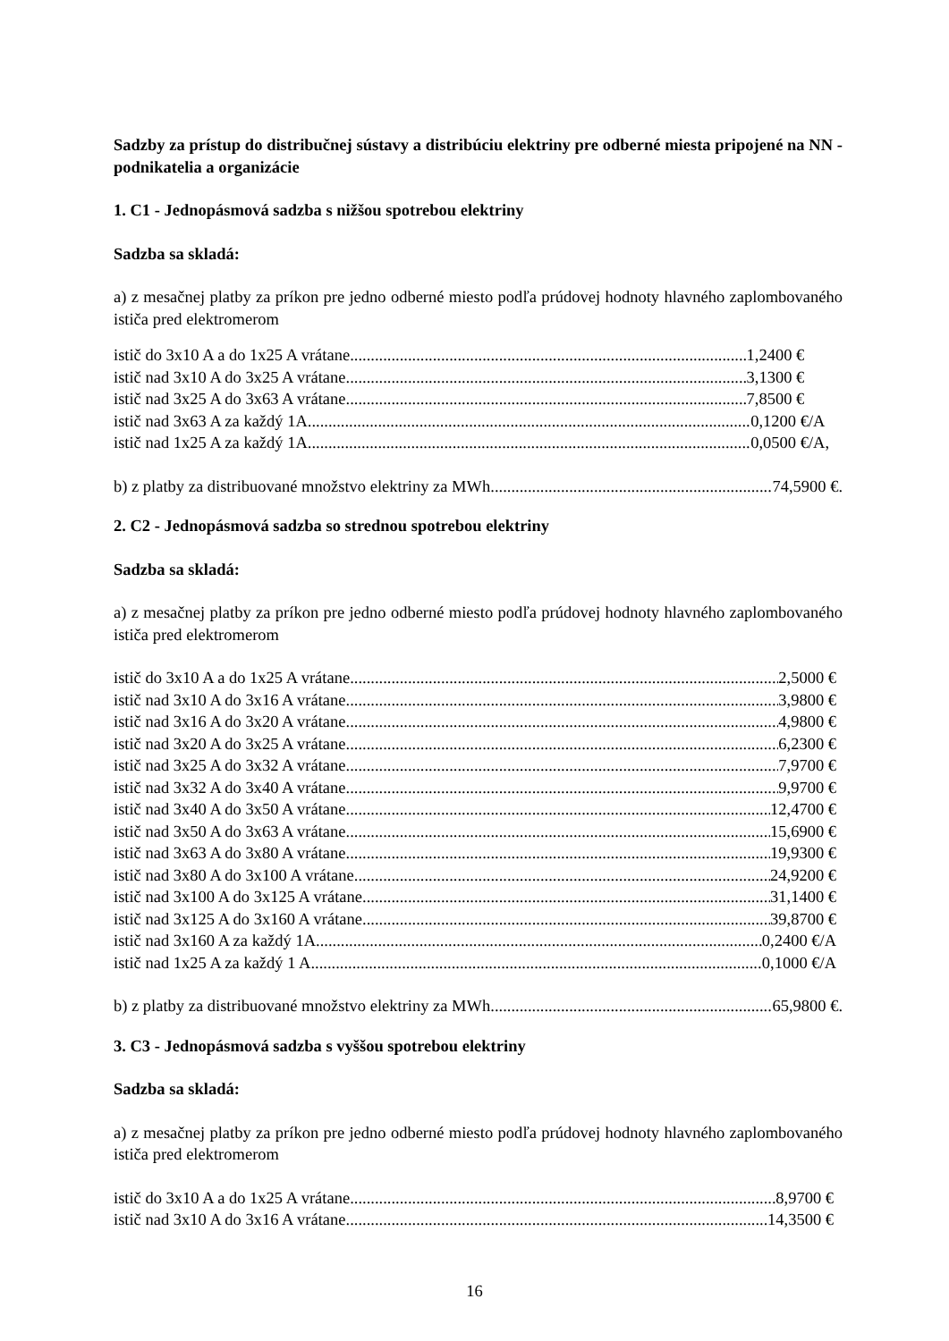Sadzby za prístup do distribučnej sústavy a distribúciu elektriny pre odberné miesta pripojené na NN - podnikatelia a organizácie
1. C1 - Jednopásmová sadzba s nižšou spotrebou elektriny
Sadzba sa skladá:
a) z mesačnej platby za príkon pre jedno odberné miesto podľa prúdovej hodnoty hlavného zaplombovaného ističa pred elektromerom
istič do 3x10 A a do 1x25 A vrátane 1,2400 €
istič nad 3x10 A do 3x25 A vrátane 3,1300 €
istič nad 3x25 A do 3x63 A vrátane 7,8500 €
istič nad 3x63 A za každý 1A 0,1200 €/A
istič nad 1x25 A za každý 1A 0,0500 €/A,
b) z platby za distribuované množstvo elektriny za MWh 74,5900 €.
2. C2 - Jednopásmová sadzba so strednou spotrebou elektriny
Sadzba sa skladá:
a) z mesačnej platby za príkon pre jedno odberné miesto podľa prúdovej hodnoty hlavného zaplombovaného ističa pred elektromerom
istič do 3x10 A a do 1x25 A vrátane 2,5000 €
istič nad 3x10 A do 3x16 A vrátane 3,9800 €
istič nad 3x16 A do 3x20 A vrátane 4,9800 €
istič nad 3x20 A do 3x25 A vrátane 6,2300 €
istič nad 3x25 A do 3x32 A vrátane 7,9700 €
istič nad 3x32 A do 3x40 A vrátane 9,9700 €
istič nad 3x40 A do 3x50 A vrátane 12,4700 €
istič nad 3x50 A do 3x63 A vrátane 15,6900 €
istič nad 3x63 A do 3x80 A vrátane 19,9300 €
istič nad 3x80 A do 3x100 A vrátane 24,9200 €
istič nad 3x100 A do 3x125 A vrátane 31,1400 €
istič nad 3x125 A do 3x160 A vrátane 39,8700 €
istič nad 3x160 A za každý 1A 0,2400 €/A
istič nad 1x25 A za každý 1 A 0,1000 €/A
b) z platby za distribuované množstvo elektriny za MWh 65,9800 €.
3. C3 - Jednopásmová sadzba s vyššou spotrebou elektriny
Sadzba sa skladá:
a) z mesačnej platby za príkon pre jedno odberné miesto podľa prúdovej hodnoty hlavného zaplombovaného ističa pred elektromerom
istič do 3x10 A a do 1x25 A vrátane 8,9700 €
istič nad 3x10 A do 3x16 A vrátane 14,3500 €
16